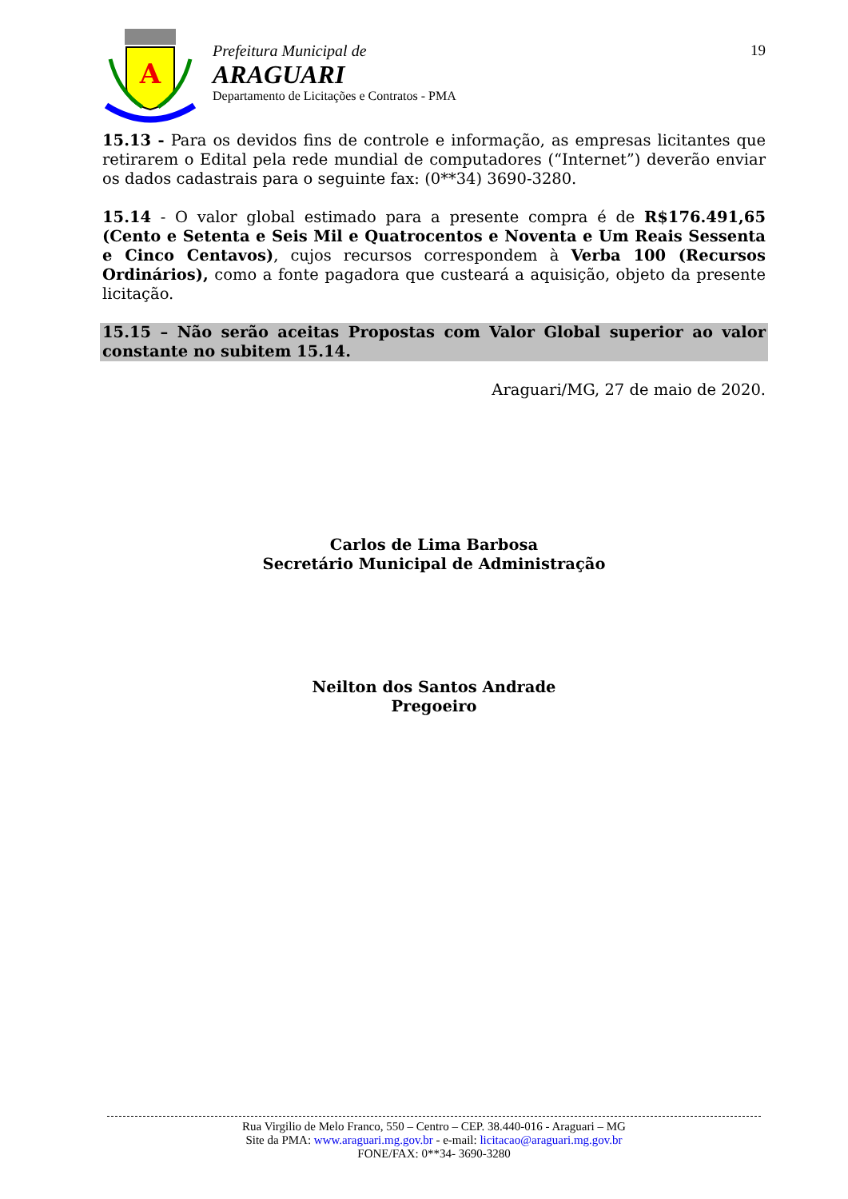A
Prefeitura Municipal de
ARAGUARI
Departamento de Licitações e Contratos - PMA
19
15.13 - Para os devidos fins de controle e informação, as empresas licitantes que retirarem o Edital pela rede mundial de computadores (“Internet”) deverão enviar os dados cadastrais para o seguinte fax: (0**34) 3690-3280.
15.14 - O valor global estimado para a presente compra é de R$176.491,65 (Cento e Setenta e Seis Mil e Quatrocentos e Noventa e Um Reais Sessenta e Cinco Centavos), cujos recursos correspondem à Verba 100 (Recursos Ordinários), como a fonte pagadora que custeará a aquisição, objeto da presente licitação.
15.15 – Não serão aceitas Propostas com Valor Global superior ao valor constante no subitem 15.14.
Araguari/MG, 27 de maio de 2020.
Carlos de Lima Barbosa
Secretário Municipal de Administração
Neilton dos Santos Andrade
Pregoeiro
Rua Virgilio de Melo Franco, 550 – Centro – CEP. 38.440-016 - Araguari – MG
Site da PMA: www.araguari.mg.gov.br - e-mail: licitacao@araguari.mg.gov.br
FONE/FAX: 0**34- 3690-3280